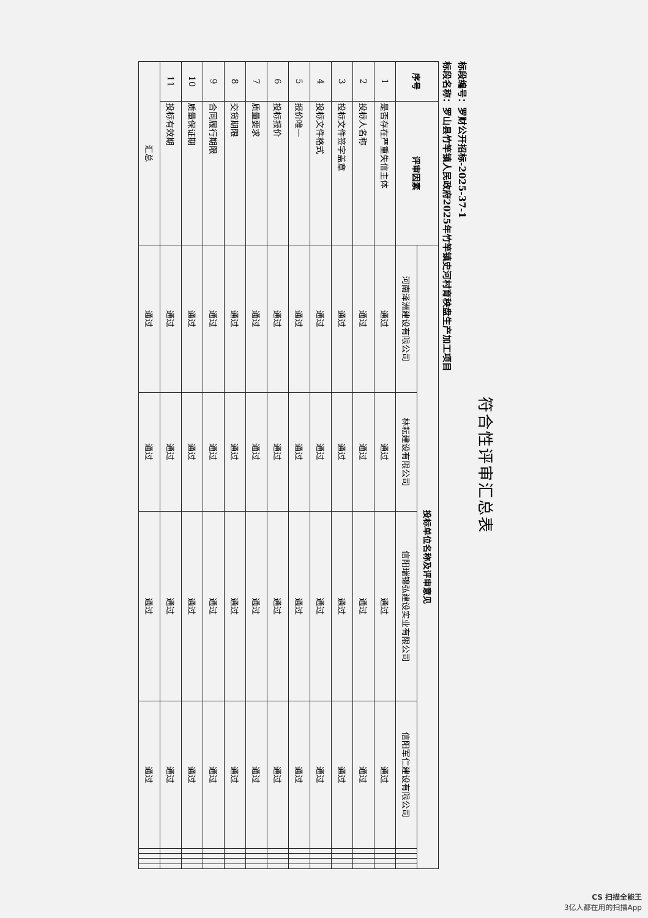符合性评审汇总表
标段编号：罗财公开招标-2025-37-1
标段名称：罗山县竹竿镇人民政府2025年竹竿镇史河村育秧盘生产加工项目
| 序号 | 评审因素 | 投标单位名称及评审意见 | | | | | | | |
| --- | --- | --- | --- | --- | --- | --- | --- | --- | --- |
| | | 河南泽洲建设有限公司 | 林耘建设有限公司 | 信阳瑞锦弘建设实业有限公司 | 信阳军仁建设有限公司 | | | | |
| 1 | 是否存在严重失信主体 | 通过 | 通过 | 通过 | 通过 | | | | |
| 2 | 投标人名称 | 通过 | 通过 | 通过 | 通过 | | | | |
| 3 | 投标文件签字盖章 | 通过 | 通过 | 通过 | 通过 | | | | |
| 4 | 投标文件格式 | 通过 | 通过 | 通过 | 通过 | | | | |
| 5 | 报价唯一 | 通过 | 通过 | 通过 | 通过 | | | | |
| 6 | 投标报价 | 通过 | 通过 | 通过 | 通过 | | | | |
| 7 | 质量要求 | 通过 | 通过 | 通过 | 通过 | | | | |
| 8 | 交货期限 | 通过 | 通过 | 通过 | 通过 | | | | |
| 9 | 合同履行期限 | 通过 | 通过 | 通过 | 通过 | | | | |
| 10 | 质量保证期 | 通过 | 通过 | 通过 | 通过 | | | | |
| 11 | 投标有效期 | 通过 | 通过 | 通过 | 通过 | | | | |
| 汇总 | | 通过 | 通过 | 通过 | 通过 | | | | |
CS 扫描全能王
3亿人都在用的扫描App